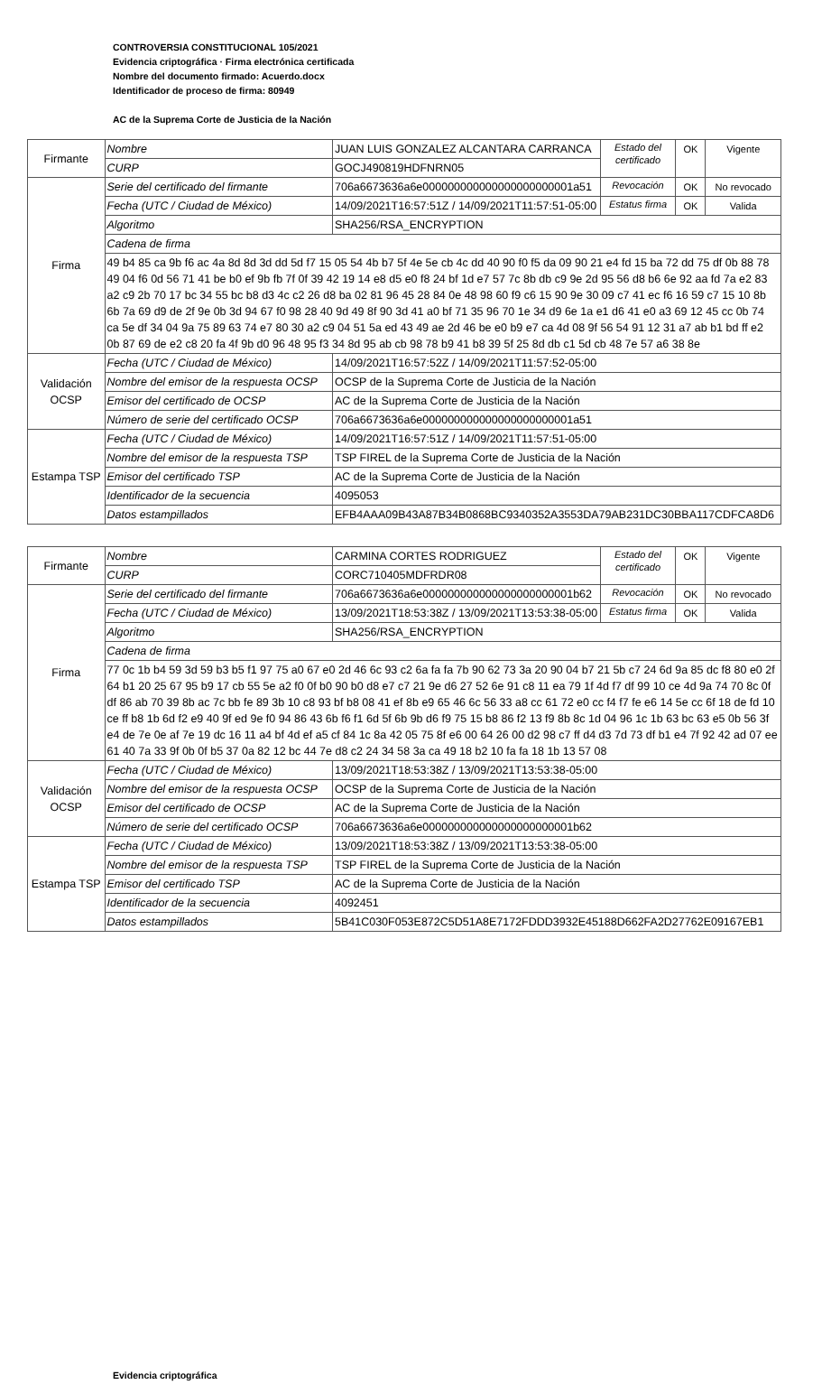CONTROVERSIA CONSTITUCIONAL 105/2021
Evidencia criptográfica · Firma electrónica certificada
Nombre del documento firmado: Acuerdo.docx
Identificador de proceso de firma: 80949
AC de la Suprema Corte de Justicia de la Nación
| Firmante | Nombre | JUAN LUIS GONZALEZ ALCANTARA CARRANCA | Estado del certificado | OK | Vigente |
| | CURP | GOCJ490819HDFNRN05 | | | |
| Firma | Serie del certificado del firmante | 706a6673636a6e000000000000000000000001a51 | Revocación | OK | No revocado |
| | Fecha (UTC / Ciudad de México) | 14/09/2021T16:57:51Z / 14/09/2021T11:57:51-05:00 | Estatus firma | OK | Valida |
| | Algoritmo | SHA256/RSA_ENCRYPTION | | | |
| | Cadena de firma | | | | |
| | 49 b4 85 ca 9b f6 ac 4a 8d 8d 3d dd 5d f7 15 05 54 4b b7 5f 4e 5e cb 4c dd 40 90 f0 f5 da 09 90 21 e4 fd 15 ba 72 dd 75 df 0b 88 78 49 04 f6 0d 56 71 41 be b0 ef 9b fb 7f 0f 39 42 19 14 e8 d5 e0 f8 24 bf 1d e7 57 7c 8b db c9 9e 2d 95 56 d8 b6 6e 92 aa fd 7a e2 83 a2 c9 2b 70 17 bc 34 55 bc b8 d3 4c c2 26 d8 ba 02 81 96 45 28 84 0e 48 98 60 f9 c6 15 90 9e 30 09 c7 41 ec f6 16 59 c7 15 10 8b 6b 7a 69 d9 de 2f 9e 0b 3d 94 67 f0 98 28 40 9d 49 8f 90 3d 41 a0 bf 71 35 96 70 1e 34 d9 6e 1a e1 d6 41 e0 a3 69 12 45 cc 0b 74 ca 5e df 34 04 9a 75 89 63 74 e7 80 30 a2 c9 04 51 5a ed 43 49 ae 2d 46 be e0 b9 e7 ca 4d 08 9f 56 54 91 12 31 a7 ab b1 bd ff e2 0b 87 69 de e2 c8 20 fa 4f 9b d0 96 48 95 f3 34 8d 95 ab cb 98 78 b9 41 b8 39 5f 25 8d db c1 5d cb 48 7e 57 a6 38 8e | | | | |
| Validación OCSP | Fecha (UTC / Ciudad de México) | 14/09/2021T16:57:52Z / 14/09/2021T11:57:52-05:00 | | | |
| | Nombre del emisor de la respuesta OCSP | OCSP de la Suprema Corte de Justicia de la Nación | | | |
| | Emisor del certificado de OCSP | AC de la Suprema Corte de Justicia de la Nación | | | |
| | Número de serie del certificado OCSP | 706a6673636a6e000000000000000000000001a51 | | | |
| Estampa TSP | Fecha (UTC / Ciudad de México) | 14/09/2021T16:57:51Z / 14/09/2021T11:57:51-05:00 | | | |
| | Nombre del emisor de la respuesta TSP | TSP FIREL de la Suprema Corte de Justicia de la Nación | | | |
| | Emisor del certificado TSP | AC de la Suprema Corte de Justicia de la Nación | | | |
| | Identificador de la secuencia | 4095053 | | | |
| | Datos estampillados | EFB4AAA09B43A87B34B0868BC9340352A3553DA79AB231DC30BBA117CDFCA8D6 | | | |
| Firmante | Nombre | CARMINA CORTES RODRIGUEZ | Estado del certificado | OK | Vigente |
| | CURP | CORC710405MDFRDR08 | | | |
| Firma | Serie del certificado del firmante | 706a6673636a6e000000000000000000000001b62 | Revocación | OK | No revocado |
| | Fecha (UTC / Ciudad de México) | 13/09/2021T18:53:38Z / 13/09/2021T13:53:38-05:00 | Estatus firma | OK | Valida |
| | Algoritmo | SHA256/RSA_ENCRYPTION | | | |
| | Cadena de firma | | | | |
| | 77 0c 1b b4 59 3d 59 b3 b5 f1 97 75 a0 67 e0 2d 46 6c 93 c2 6a fa fa 7b 90 62 73 3a 20 90 04 b7 21 5b c7 24 6d 9a 85 dc f8 80 e0 2f 64 b1 20 25 67 95 b9 17 cb 55 5e a2 f0 0f b0 90 b0 d8 e7 c7 21 9e d6 27 52 6e 91 c8 11 ea 79 1f 4d f7 df 99 10 ce 4d 9a 74 70 8c 0f df 86 ab 70 39 8b ac 7c bb fe 89 3b 10 c8 93 bf b8 08 41 ef 8b e9 65 46 6c 56 33 a8 cc 61 72 e0 cc f4 f7 fe e6 14 5e cc 6f 18 de fd 10 ce ff b8 1b 6d f2 e9 40 9f ed 9e f0 94 86 43 6b f6 f1 6d 5f 6b 9b d6 f9 75 15 b8 86 f2 13 f9 8b 8c 1d 04 96 1c 1b 63 bc 63 e5 0b 56 3f e4 de 7e 0e af 7e 19 dc 16 11 a4 bf 4d ef a5 cf 84 1c 8a 42 05 75 8f e6 00 64 26 00 d2 98 c7 ff d4 d3 7d 73 df b1 e4 7f 92 42 ad 07 ee 61 40 7a 33 9f 0b 0f b5 37 0a 82 12 bc 44 7e d8 c2 24 34 58 3a ca 49 18 b2 10 fa fa 18 1b 13 57 08 | | | | |
| Validación OCSP | Fecha (UTC / Ciudad de México) | 13/09/2021T18:53:38Z / 13/09/2021T13:53:38-05:00 | | | |
| | Nombre del emisor de la respuesta OCSP | OCSP de la Suprema Corte de Justicia de la Nación | | | |
| | Emisor del certificado de OCSP | AC de la Suprema Corte de Justicia de la Nación | | | |
| | Número de serie del certificado OCSP | 706a6673636a6e000000000000000000000001b62 | | | |
| Estampa TSP | Fecha (UTC / Ciudad de México) | 13/09/2021T18:53:38Z / 13/09/2021T13:53:38-05:00 | | | |
| | Nombre del emisor de la respuesta TSP | TSP FIREL de la Suprema Corte de Justicia de la Nación | | | |
| | Emisor del certificado TSP | AC de la Suprema Corte de Justicia de la Nación | | | |
| | Identificador de la secuencia | 4092451 | | | |
| | Datos estampillados | 5B41C030F053E872C5D51A8E7172FDDD3932E45188D662FA2D27762E09167EB1 | | | |
Evidencia criptográfica